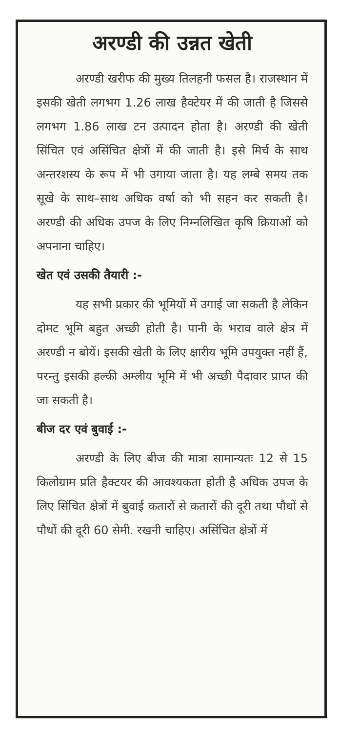अरण्डी की उन्नत खेती
अरण्डी खरीफ की मुख्य तिलहनी फसल है। राजस्थान में इसकी खेती लगभग 1.26 लाख हैक्टेयर में की जाती है जिससे लगभग 1.86 लाख टन उत्पादन होता है। अरण्डी की खेती सिंचित एवं असिंचित क्षेत्रों में की जाती है। इसे मिर्च के साथ अन्तरशस्य के रूप में भी उगाया जाता है। यह लम्बे समय तक सूखे के साथ–साथ अधिक वर्षा को भी सहन कर सकती है। अरण्डी की अधिक उपज के लिए निम्नलिखित कृषि क्रियाओं को अपनाना चाहिए।
खेत एवं उसकी तैयारी :-
यह सभी प्रकार की भूमियों में उगाई जा सकती है लेकिन दोमट भूमि बहुत अच्छी होती है। पानी के भराव वाले क्षेत्र में अरण्डी न बोयें। इसकी खेती के लिए क्षारीय भूमि उपयुक्त नहीं हैं, परन्तु इसकी हल्की अम्लीय भूमि में भी अच्छी पैदावार प्राप्त की जा सकती है।
बीज दर एवं बुवाई :-
अरण्डी के लिए बीज की मात्रा सामान्यतः 12 से 15 किलोग्राम प्रति हैक्टयर की आवश्यकता होती है अधिक उपज के लिए सिंचित क्षेत्रों में बुवाई कतारों से कतारों की दूरी तथा पौधों से पौधों की दूरी 60 सेमी. रखनी चाहिए। असिंचित क्षेत्रों में